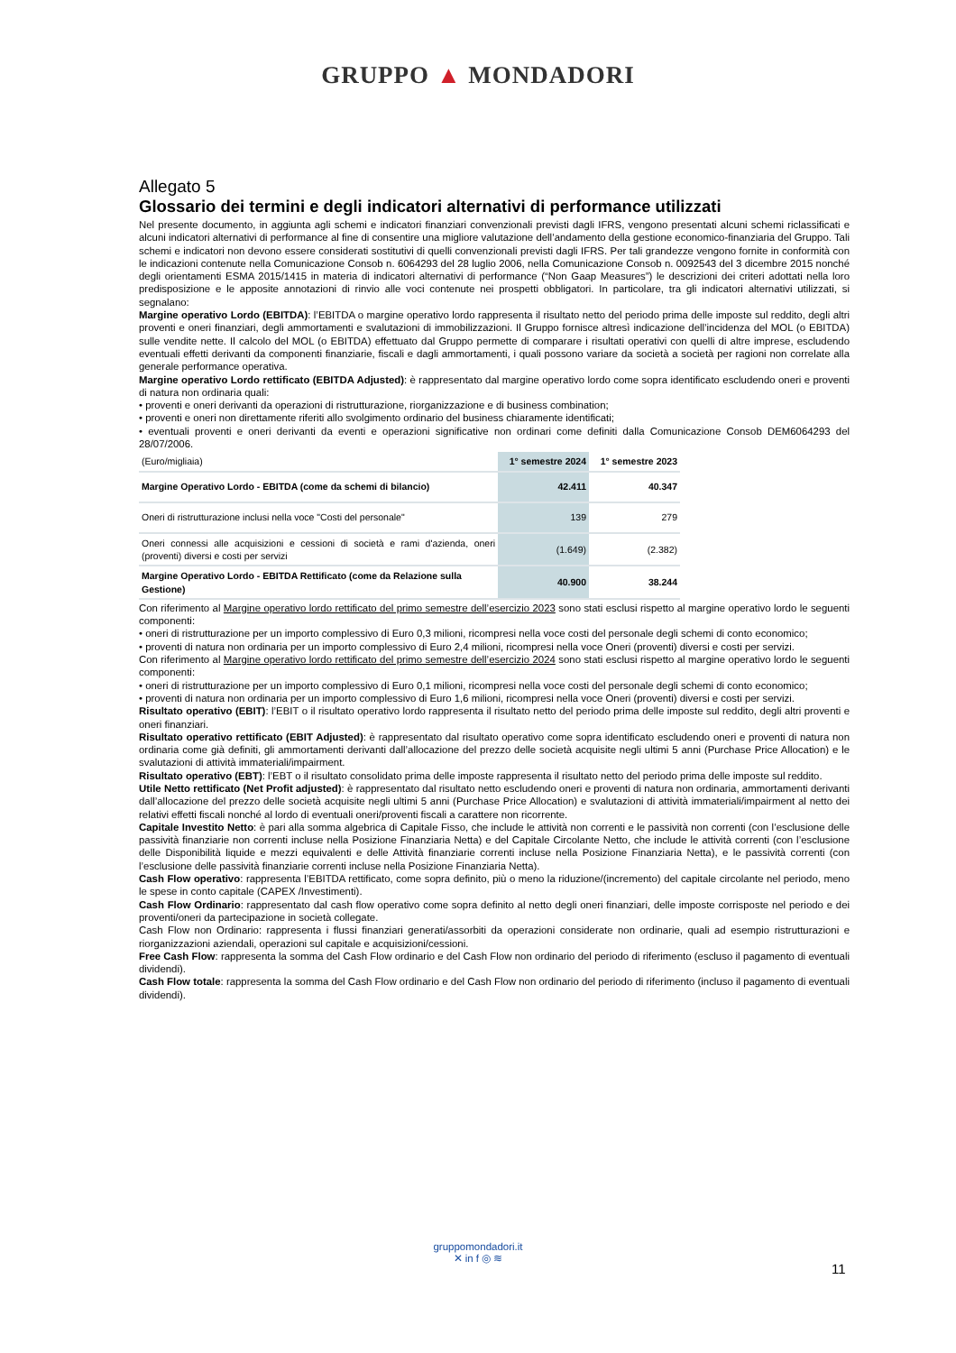GRUPPO ▲ MONDADORI
Allegato 5
Glossario dei termini e degli indicatori alternativi di performance utilizzati
Nel presente documento, in aggiunta agli schemi e indicatori finanziari convenzionali previsti dagli IFRS, vengono presentati alcuni schemi riclassificati e alcuni indicatori alternativi di performance al fine di consentire una migliore valutazione dell’andamento della gestione economico-finanziaria del Gruppo. Tali schemi e indicatori non devono essere considerati sostitutivi di quelli convenzionali previsti dagli IFRS. Per tali grandezze vengono fornite in conformità con le indicazioni contenute nella Comunicazione Consob n. 6064293 del 28 luglio 2006, nella Comunicazione Consob n. 0092543 del 3 dicembre 2015 nonché degli orientamenti ESMA 2015/1415 in materia di indicatori alternativi di performance (“Non Gaap Measures”) le descrizioni dei criteri adottati nella loro predisposizione e le apposite annotazioni di rinvio alle voci contenute nei prospetti obbligatori. In particolare, tra gli indicatori alternativi utilizzati, si segnalano:
Margine operativo Lordo (EBITDA): l’EBITDA o margine operativo lordo rappresenta il risultato netto del periodo prima delle imposte sul reddito, degli altri proventi e oneri finanziari, degli ammortamenti e svalutazioni di immobilizzazioni. Il Gruppo fornisce altresì indicazione dell’incidenza del MOL (o EBITDA) sulle vendite nette. Il calcolo del MOL (o EBITDA) effettuato dal Gruppo permette di comparare i risultati operativi con quelli di altre imprese, escludendo eventuali effetti derivanti da componenti finanziarie, fiscali e dagli ammortamenti, i quali possono variare da società a società per ragioni non correlate alla generale performance operativa.
Margine operativo Lordo rettificato (EBITDA Adjusted): è rappresentato dal margine operativo lordo come sopra identificato escludendo oneri e proventi di natura non ordinaria quali:
• proventi e oneri derivanti da operazioni di ristrutturazione, riorganizzazione e di business combination;
• proventi e oneri non direttamente riferiti allo svolgimento ordinario del business chiaramente identificati;
• eventuali proventi e oneri derivanti da eventi e operazioni significative non ordinari come definiti dalla Comunicazione Consob DEM6064293 del 28/07/2006.
| (Euro/migliaia) | 1° semestre 2024 | 1° semestre 2023 |
| Margine Operativo Lordo - EBITDA (come da schemi di bilancio) | 42.411 | 40.347 |
| Oneri di ristrutturazione inclusi nella voce "Costi del personale" | 139 | 279 |
| Oneri connessi alle acquisizioni e cessioni di società e rami d'azienda, oneri (proventi) diversi e costi per servizi | (1.649) | (2.382) |
| Margine Operativo Lordo - EBITDA Rettificato (come da Relazione sulla Gestione) | 40.900 | 38.244 |
Con riferimento al Margine operativo lordo rettificato del primo semestre dell’esercizio 2023 sono stati esclusi rispetto al margine operativo lordo le seguenti componenti:
• oneri di ristrutturazione per un importo complessivo di Euro 0,3 milioni, ricompresi nella voce costi del personale degli schemi di conto economico;
• proventi di natura non ordinaria per un importo complessivo di Euro 2,4 milioni, ricompresi nella voce Oneri (proventi) diversi e costi per servizi.
Con riferimento al Margine operativo lordo rettificato del primo semestre dell’esercizio 2024 sono stati esclusi rispetto al margine operativo lordo le seguenti componenti:
• oneri di ristrutturazione per un importo complessivo di Euro 0,1 milioni, ricompresi nella voce costi del personale degli schemi di conto economico;
• proventi di natura non ordinaria per un importo complessivo di Euro 1,6 milioni, ricompresi nella voce Oneri (proventi) diversi e costi per servizi.
Risultato operativo (EBIT): l’EBIT o il risultato operativo lordo rappresenta il risultato netto del periodo prima delle imposte sul reddito, degli altri proventi e oneri finanziari.
Risultato operativo rettificato (EBIT Adjusted): è rappresentato dal risultato operativo come sopra identificato escludendo oneri e proventi di natura non ordinaria come già definiti, gli ammortamenti derivanti dall’allocazione del prezzo delle società acquisite negli ultimi 5 anni (Purchase Price Allocation) e le svalutazioni di attività immateriali/impairment.
Risultato operativo (EBT): l’EBT o il risultato consolidato prima delle imposte rappresenta il risultato netto del periodo prima delle imposte sul reddito.
Utile Netto rettificato (Net Profit adjusted): è rappresentato dal risultato netto escludendo oneri e proventi di natura non ordinaria, ammortamenti derivanti dall’allocazione del prezzo delle società acquisite negli ultimi 5 anni (Purchase Price Allocation) e svalutazioni di attività immateriali/impairment al netto dei relativi effetti fiscali nonché al lordo di eventuali oneri/proventi fiscali a carattere non ricorrente.
Capitale Investito Netto: è pari alla somma algebrica di Capitale Fisso, che include le attività non correnti e le passività non correnti (con l’esclusione delle passività finanziarie non correnti incluse nella Posizione Finanziaria Netta) e del Capitale Circolante Netto, che include le attività correnti (con l’esclusione delle Disponibilità liquide e mezzi equivalenti e delle Attività finanziarie correnti incluse nella Posizione Finanziaria Netta), e le passività correnti (con l’esclusione delle passività finanziarie correnti incluse nella Posizione Finanziaria Netta).
Cash Flow operativo: rappresenta l’EBITDA rettificato, come sopra definito, più o meno la riduzione/(incremento) del capitale circolante nel periodo, meno le spese in conto capitale (CAPEX /Investimenti).
Cash Flow Ordinario: rappresentato dal cash flow operativo come sopra definito al netto degli oneri finanziari, delle imposte corrisposte nel periodo e dei proventi/oneri da partecipazione in società collegate.
Cash Flow non Ordinario: rappresenta i flussi finanziari generati/assorbiti da operazioni considerate non ordinarie, quali ad esempio ristrutturazioni e riorganizzazioni aziendali, operazioni sul capitale e acquisizioni/cessioni.
Free Cash Flow: rappresenta la somma del Cash Flow ordinario e del Cash Flow non ordinario del periodo di riferimento (escluso il pagamento di eventuali dividendi).
Cash Flow totale: rappresenta la somma del Cash Flow ordinario e del Cash Flow non ordinario del periodo di riferimento (incluso il pagamento di eventuali dividendi).
gruppomondadori.it
✕ in f ◎ ≋
11